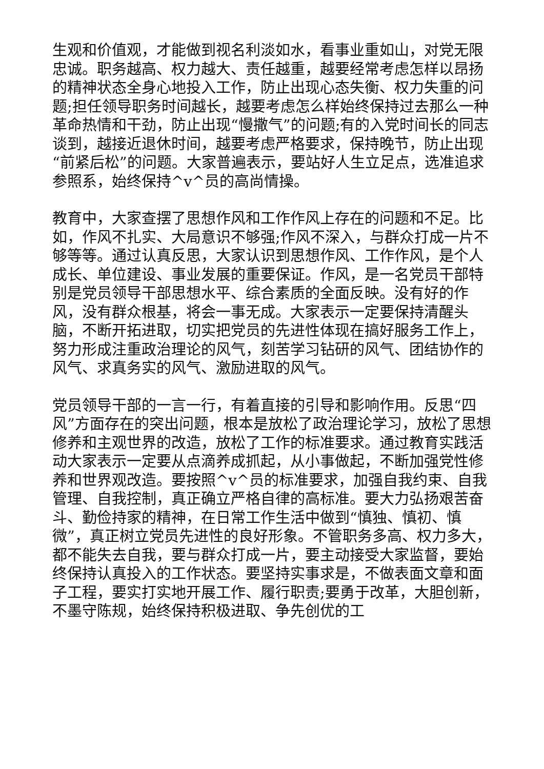生观和价值观，才能做到视名利淡如水，看事业重如山，对党无限忠诚。职务越高、权力越大、责任越重，越要经常考虑怎样以昂扬的精神状态全身心地投入工作，防止出现心态失衡、权力失重的问题;担任领导职务时间越长，越要考虑怎么样始终保持过去那么一种革命热情和干劲，防止出现“慢撒气”的问题;有的入党时间长的同志谈到，越接近退休时间，越要考虑严格要求，保持晚节，防止出现“前紧后松”的问题。大家普遍表示，要站好人生立足点，选准追求参照系，始终保持^v^员的高尚情操。
教育中，大家查摆了思想作风和工作作风上存在的问题和不足。比如，作风不扎实、大局意识不够强;作风不深入，与群众打成一片不够等等。通过认真反思，大家认识到思想作风、工作作风，是个人成长、单位建设、事业发展的重要保证。作风，是一名党员干部特别是党员领导干部思想水平、综合素质的全面反映。没有好的作风，没有群众根基，将会一事无成。大家表示一定要保持清醒头脑，不断开拓进取，切实把党员的先进性体现在搞好服务工作上，努力形成注重政治理论的风气，刻苦学习钻研的风气、团结协作的风气、求真务实的风气、激励进取的风气。
党员领导干部的一言一行，有着直接的引导和影响作用。反思“四风”方面存在的突出问题，根本是放松了政治理论学习，放松了思想修养和主观世界的改造，放松了工作的标准要求。通过教育实践活动大家表示一定要从点滴养成抓起，从小事做起，不断加强党性修养和世界观改造。要按照^v^员的标准要求，加强自我约束、自我管理、自我控制，真正确立严格自律的高标准。要大力弘扬艰苦奋斗、勤俭持家的精神，在日常工作生活中做到“慎独、慎初、慎微”，真正树立党员先进性的良好形象。不管职务多高、权力多大，都不能失去自我，要与群众打成一片，要主动接受大家监督，要始终保持认真投入的工作状态。要坚持实事求是，不做表面文章和面子工程，要实打实地开展工作、履行职责;要勇于改革，大胆创新，不墨守陈规，始终保持积极进取、争先创优的工